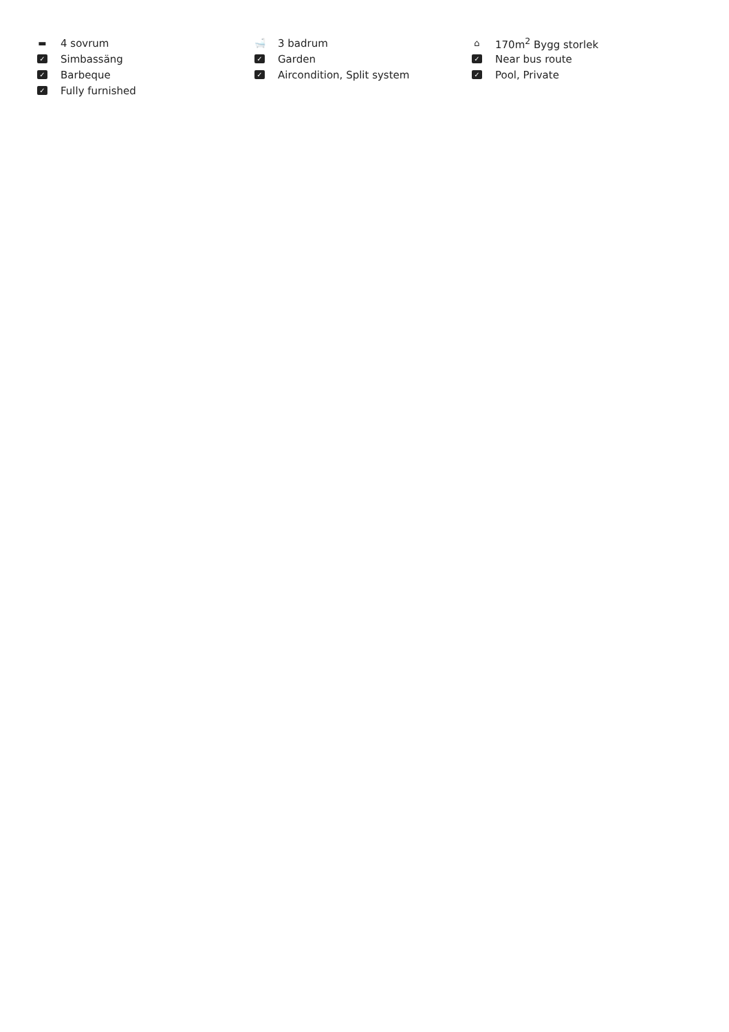▬ 4 sovrum
🛁 3 badrum
⌂ 170m<sup>2</sup> Bygg storlek
✓ Simbassäng
✓ Garden
✓ Near bus route
✓ Barbeque
✓ Aircondition, Split system
✓ Pool, Private
✓ Fully furnished